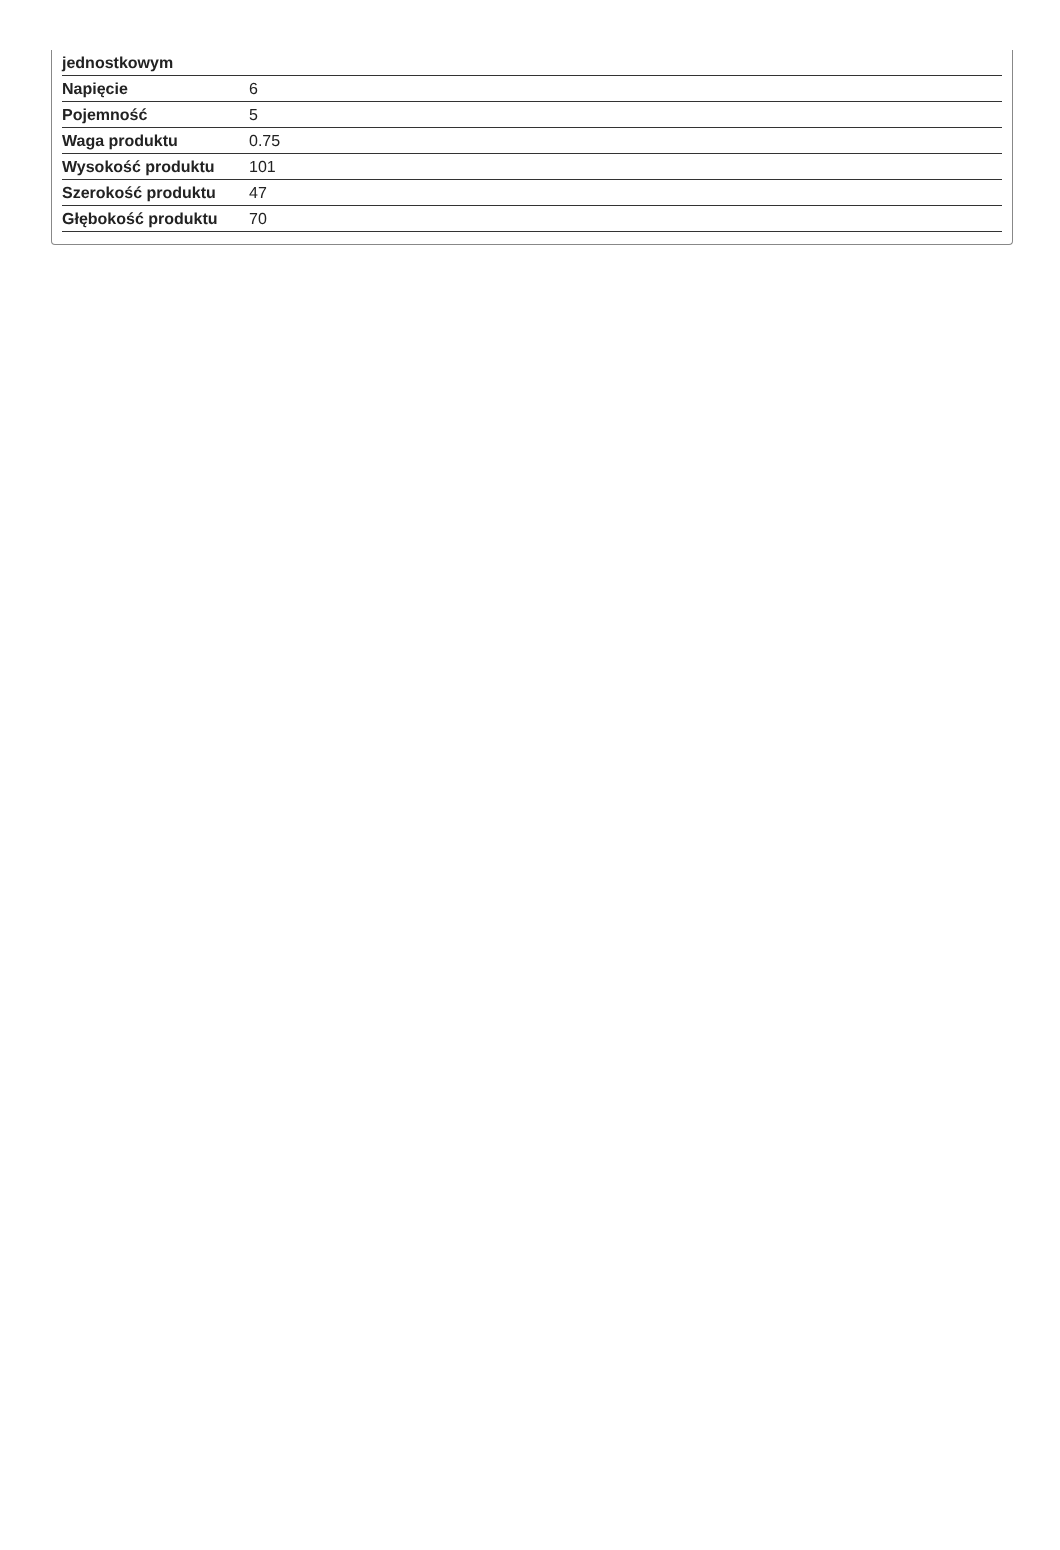| jednostkowym | |
| Napięcie | 6 |
| Pojemność | 5 |
| Waga produktu | 0.75 |
| Wysokość produktu | 101 |
| Szerokość produktu | 47 |
| Głębokość produktu | 70 |